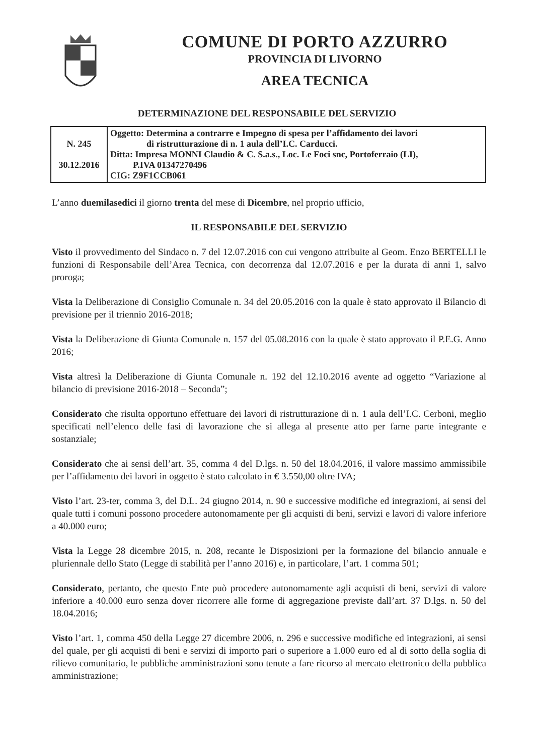COMUNE DI PORTO AZZURRO
PROVINCIA DI LIVORNO
AREA TECNICA
DETERMINAZIONE DEL RESPONSABILE DEL SERVIZIO
| N. 245 30.12.2016 | Oggetto: Determina a contrarre e Impegno di spesa per l’affidamento dei lavori di ristrutturazione di n. 1 aula dell’I.C. Carducci. Ditta: Impresa MONNI Claudio & C. S.a.s., Loc. Le Foci snc, Portoferraio (LI), P.IVA 01347270496 CIG: Z9F1CCB061 |
L’anno duemilasedici il giorno trenta del mese di Dicembre, nel proprio ufficio,
IL RESPONSABILE DEL SERVIZIO
Visto il provvedimento del Sindaco n. 7 del 12.07.2016 con cui vengono attribuite al Geom. Enzo BERTELLI le funzioni di Responsabile dell’Area Tecnica, con decorrenza dal 12.07.2016 e per la durata di anni 1, salvo proroga;
Vista la Deliberazione di Consiglio Comunale n. 34 del 20.05.2016 con la quale è stato approvato il Bilancio di previsione per il triennio 2016-2018;
Vista la Deliberazione di Giunta Comunale n. 157 del 05.08.2016 con la quale è stato approvato il P.E.G. Anno 2016;
Vista altresì la Deliberazione di Giunta Comunale n. 192 del 12.10.2016 avente ad oggetto “Variazione al bilancio di previsione 2016-2018 – Seconda”;
Considerato che risulta opportuno effettuare dei lavori di ristrutturazione di n. 1 aula dell’I.C. Cerboni, meglio specificati nell’elenco delle fasi di lavorazione che si allega al presente atto per farne parte integrante e sostanziale;
Considerato che ai sensi dell’art. 35, comma 4 del D.lgs. n. 50 del 18.04.2016, il valore massimo ammissibile per l’affidamento dei lavori in oggetto è stato calcolato in € 3.550,00 oltre IVA;
Visto l’art. 23-ter, comma 3, del D.L. 24 giugno 2014, n. 90 e successive modifiche ed integrazioni, ai sensi del quale tutti i comuni possono procedere autonomamente per gli acquisti di beni, servizi e lavori di valore inferiore a 40.000 euro;
Vista la Legge 28 dicembre 2015, n. 208, recante le Disposizioni per la formazione del bilancio annuale e pluriennale dello Stato (Legge di stabilità per l’anno 2016) e, in particolare, l’art. 1 comma 501;
Considerato, pertanto, che questo Ente può procedere autonomamente agli acquisti di beni, servizi di valore inferiore a 40.000 euro senza dover ricorrere alle forme di aggregazione previste dall’art. 37 D.lgs. n. 50 del 18.04.2016;
Visto l’art. 1, comma 450 della Legge 27 dicembre 2006, n. 296 e successive modifiche ed integrazioni, ai sensi del quale, per gli acquisti di beni e servizi di importo pari o superiore a 1.000 euro ed al di sotto della soglia di rilievo comunitario, le pubbliche amministrazioni sono tenute a fare ricorso al mercato elettronico della pubblica amministrazione;